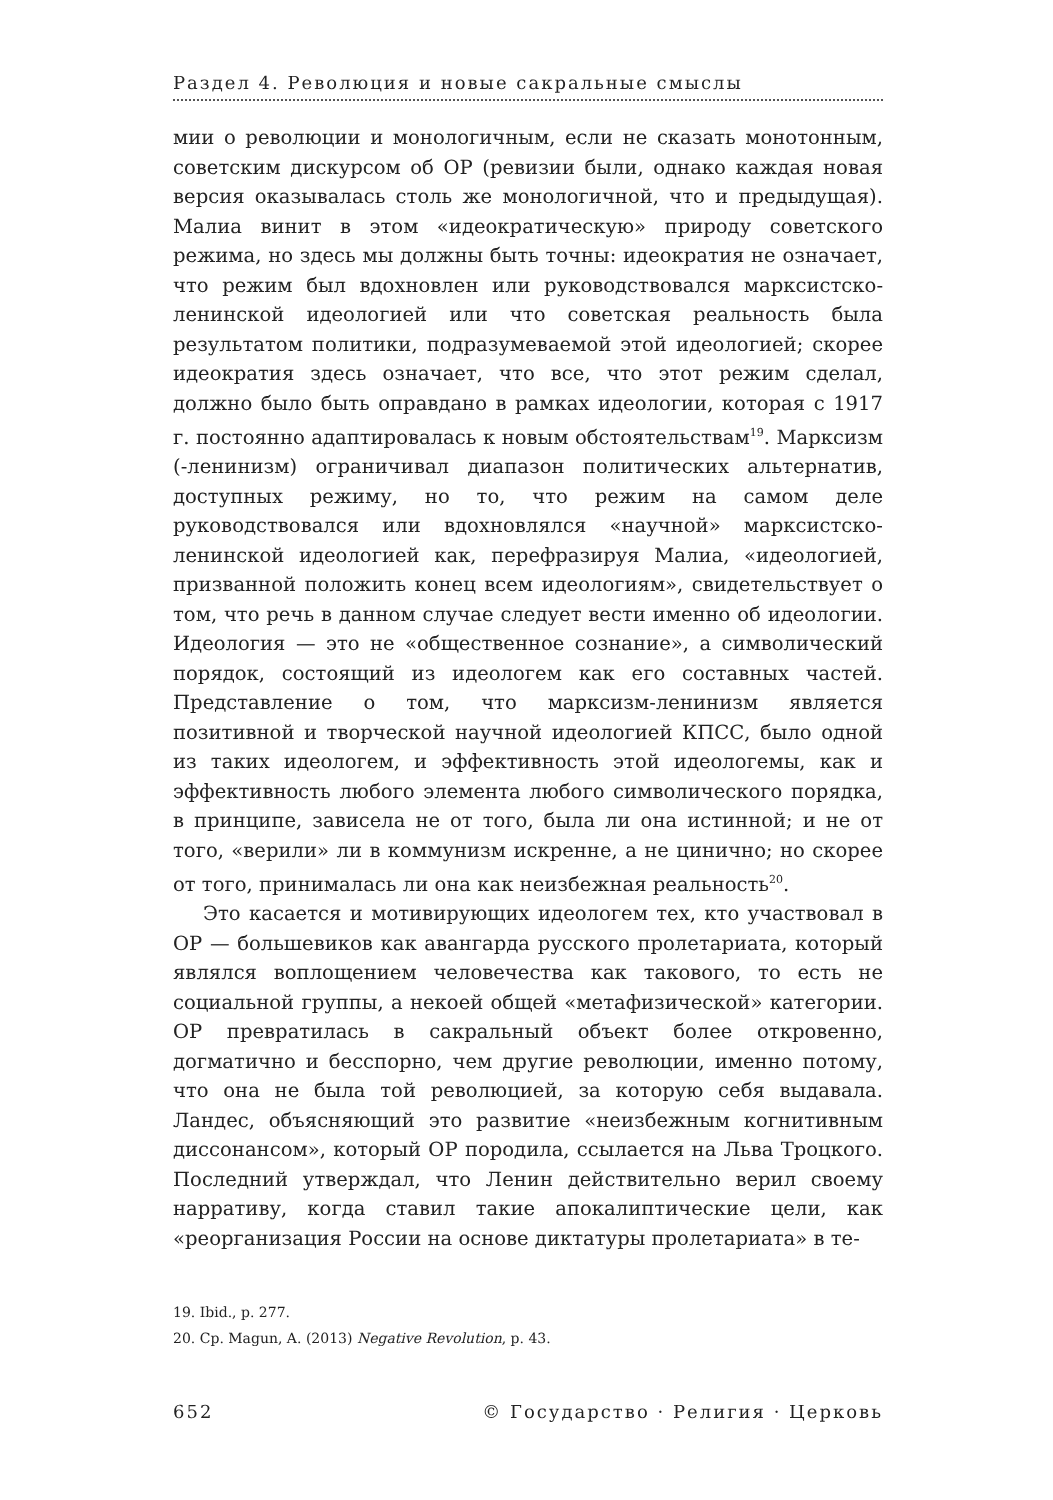Раздел 4. Революция и новые сакральные смыслы
мии о революции и монологичным, если не сказать монотонным, советским дискурсом об ОР (ревизии были, однако каждая новая версия оказывалась столь же монологичной, что и предыдущая). Малиа винит в этом «идеократическую» природу советского режима, но здесь мы должны быть точны: идеократия не означает, что режим был вдохновлен или руководствовался марксистско-ленинской идеологией или что советская реальность была результатом политики, подразумеваемой этой идеологией; скорее идеократия здесь означает, что все, что этот режим сделал, должно было быть оправдано в рамках идеологии, которая с 1917 г. постоянно адаптировалась к новым обстоятельствам<sup>19</sup>. Марксизм (-ленинизм) ограничивал диапазон политических альтернатив, доступных режиму, но то, что режим на самом деле руководствовался или вдохновлялся «научной» марксистско-ленинской идеологией как, перефразируя Малиа, «идеологией, призванной положить конец всем идеологиям», свидетельствует о том, что речь в данном случае следует вести именно об идеологии. Идеология — это не «общественное сознание», а символический порядок, состоящий из идеологем как его составных частей. Представление о том, что марксизм-ленинизм является позитивной и творческой научной идеологией КПСС, было одной из таких идеологем, и эффективность этой идеологемы, как и эффективность любого элемента любого символического порядка, в принципе, зависела не от того, была ли она истинной; и не от того, «верили» ли в коммунизм искренне, а не цинично; но скорее от того, принималась ли она как неизбежная реальность<sup>20</sup>.
Это касается и мотивирующих идеологем тех, кто участвовал в ОР — большевиков как авангарда русского пролетариата, который являлся воплощением человечества как такового, то есть не социальной группы, а некоей общей «метафизической» категории. ОР превратилась в сакральный объект более откровенно, догматично и бесспорно, чем другие революции, именно потому, что она не была той революцией, за которую себя выдавала. Ландес, объясняющий это развитие «неизбежным когнитивным диссонансом», который ОР породила, ссылается на Льва Троцкого. Последний утверждал, что Ленин действительно верил своему нарративу, когда ставил такие апокалиптические цели, как «реорганизация России на основе диктатуры пролетариата» в те-
19. Ibid., p. 277.
20. Ср. Magun, A. (2013) Negative Revolution, p. 43.
652 © Государство · Религия · Церковь